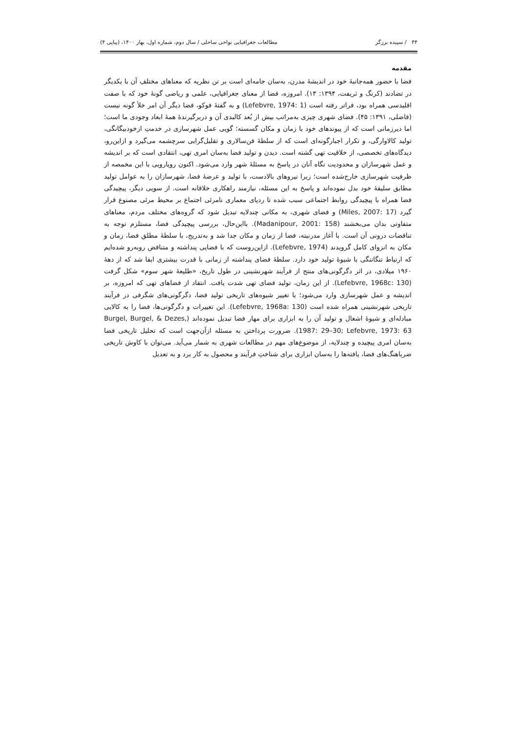۴۴ / سپیده برزگر مطالعات جغرافیایی نواحی ساحلی / سال دوم، شماره اول، بهار ۱۴۰۰، (پیاپی ۴)
مقدمه
فضا با حضور همه‌جانبهٔ خود در اندیشهٔ مدرن، به‌سان جامه‌ای است بر تن نظریه که معناهای مختلفِ آن با یکدیگر در تضادند (کرنگ و ثریفت، ۱۳۹۴: ۱۳). امروزه، فضا از معنای جغرافیایی، علمی و ریاضی گونهٔ خود که با صفت اقلیدسی همراه بود، فراتر رفته است (Lefebvre, 1974: 1) و به گفتهٔ فوکو، فضا دیگر آن امر خلأ گونه نیست (فاضلی، ۱۳۹۱: ۴۵). فضای شهری چیزی به‌مراتب بیش از بُعد کالبدی آن و دربرگیرندهٔ همهٔ ابعاد وجودی ما است؛ اما دیرزمانی است که از پیوندهای خود با زمان و مکان گسسته؛ گویی عمل شهرسازی در خدمتِ ازخودبیگانگی، تولید کالاوارگی، و تکرار اجبارگونه‌ای است که از سلطهٔ فن‌سالاری و تقلیل‌گرایی سرچشمه می‌گیرد و ازاین‌رو، دیدگاه‌های تخصصی، از خلاقیت تهی گشته است. دیدن و تولید فضا به‌سان امری تهی، انتقادی است که بر اندیشه و عمل شهرسازان و محدودیت نگاه آنان در پاسخ به مسئلهٔ شهر وارد می‌شود. اکنون رویارویی با این مخمصه از ظرفیت شهرسازی خارج‌شده است؛ زیرا نیروهای بالادست، با تولید و عرضهٔ فضا، شهرسازان را به عوامل تولید مطابق سلیقهٔ خود بدل نموده‌اند و پاسخ به این مسئله، نیازمند راهکاری خلاقانه است. از سویی دیگر، پیچیدگی فضا همراه با پیچیدگی روابط اجتماعی سبب شده تا ردپای معماری نامرئی اجتماع بر محیط مرئی مصنوع قرار گیرد (Miles, 2007: 17) و فضای شهری، به مکانی چندلایه تبدیل شود که گروه‌های مختلف مردم، معناهای متفاوتی بدان می‌بخشند (Madanipour, 2001: 158). بااین‌حال، بررسی پیچیدگی فضا، مستلزم توجه به تناقضات درونی آن است. با آغاز مدرنیته، فضا از زمان و مکان جدا شد و به‌تدریج، با سلطهٔ مطلق فضا، زمان و مکان به انزوای کامل گرویدند (Lefebvre, 1974). ازاین‌روست که با فضایی پنداشته و متناقض روبه‌رو شده‌ایم که ارتباط تنگاتنگی با شیوهٔ تولید خود دارد. سلطهٔ فضای پنداشته از زمانی با قدرت بیشتری ابقا شد که از دههٔ ۱۹۶۰ میلادی، در اثر دگرگونی‌های منتج از فرآیند شهرنشینی در طول تاریخ، «طلیعهٔ شهر سوم» شکل گرفت (Lefebvre, 1968c: 130). از این زمان، تولید فضای تهی شدت یافت. انتقاد از فضاهای تهی که امروزه، بر اندیشه و عمل شهرسازی وارد می‌شود؛ با تغییر شیوه‌های تاریخی تولید فضا، دگرگونی‌های شگرفی در فرآیند تاریخی شهرنشینی همراه شده است (Lefebvre, 1968a: 130). این تغییرات و دگرگونی‌ها، فضا را به کالایی مبادله‌ای و شیوهٔ اشغال و تولید آن را به ابزاری برای مهار فضا تبدیل نموده‌اند (Burgel, Burgel, & Dezes, 1987: 29–30; Lefebvre, 1973: 63). ضرورت پرداختن به مسئله ازآن‌جهت است که تحلیل تاریخی فضا به‌سان امری پیچیده و چندلایه، از موضوع‌های مهم در مطالعات شهری به شمار می‌آید. می‌توان با کاوش تاریخی ضرباهنگ‌های فضا، یافته‌ها را به‌سان ابزاری برای شناختِ فرآیند و محصول به کار برد و به تعدیل